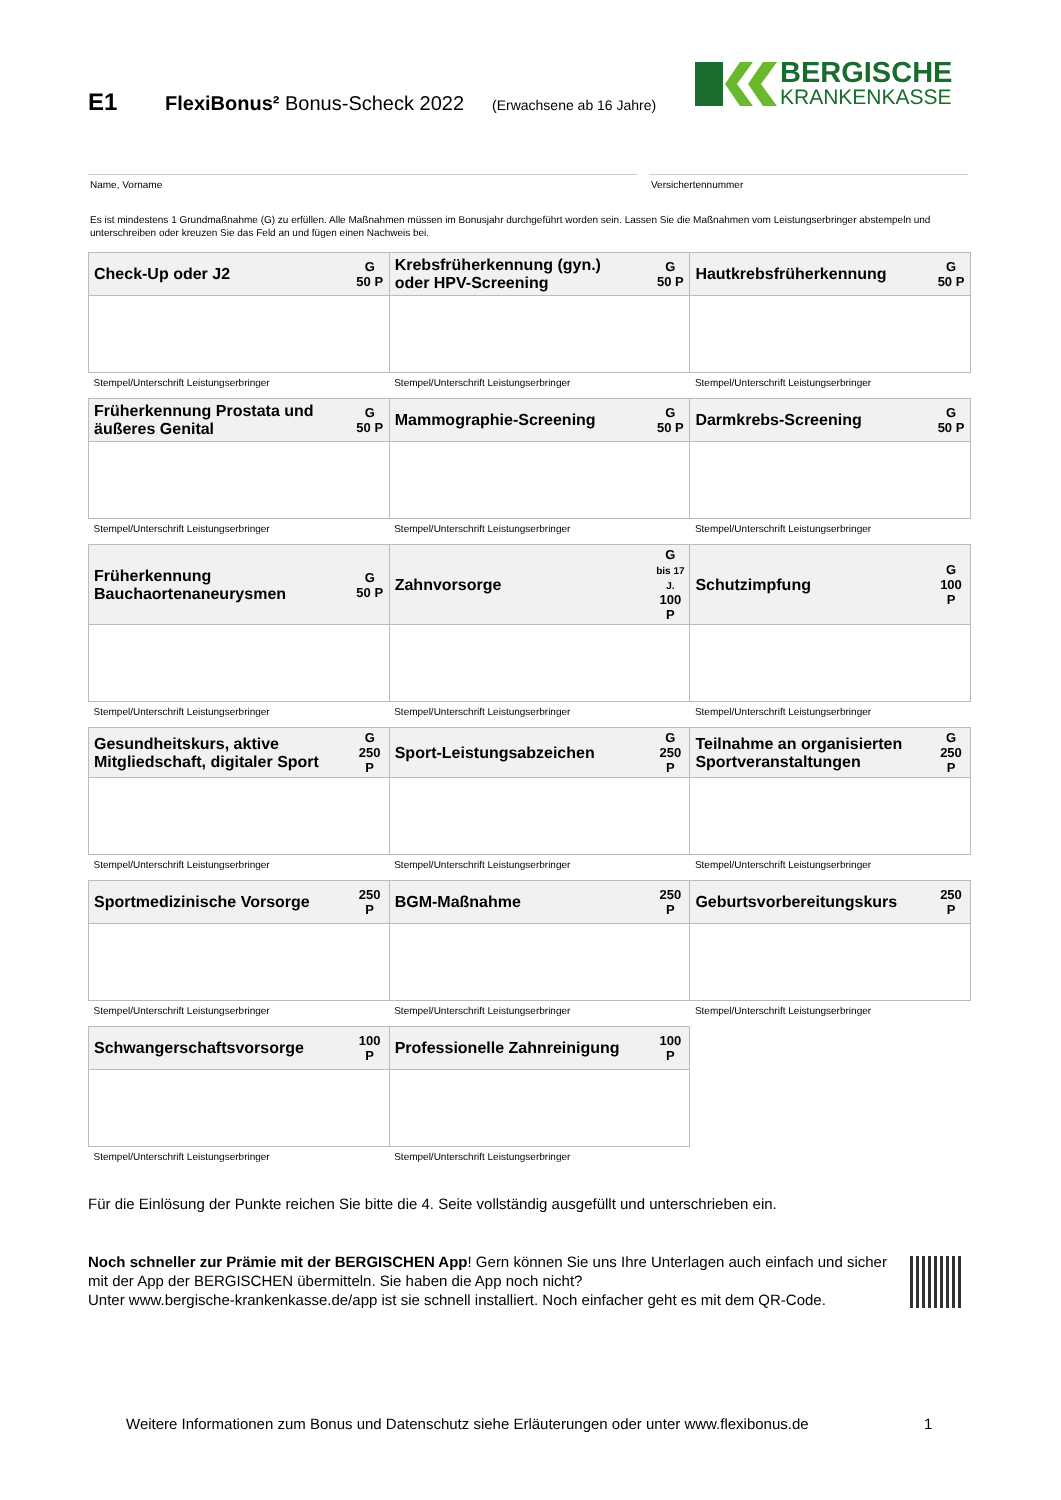E1 FlexiBonus² Bonus-Scheck 2022 (Erwachsene ab 16 Jahre)
BERGISCHE
KRANKENKASSE
Name, Vorname Versichertennummer
Es ist mindestens 1 Grundmaßnahme (G) zu erfüllen. Alle Maßnahmen müssen im Bonusjahr durchgeführt worden sein. Lassen Sie die Maßnahmen vom Leistungserbringer abstempeln und unterschreiben oder kreuzen Sie das Feld an und fügen einen Nachweis bei.
| Check-Up oder J2 | G 50 P | Krebsfrüherkennung (gyn.) oder HPV-Screening | G 50 P | Hautkrebsfrüherkennung | G 50 P |
| Stempel/Unterschrift Leistungserbringer | | Stempel/Unterschrift Leistungserbringer | | Stempel/Unterschrift Leistungserbringer | |
| Früherkennung Prostata und äußeres Genital | G 50 P | Mammographie-Screening | G 50 P | Darmkrebs-Screening | G 50 P |
| Stempel/Unterschrift Leistungserbringer | | Stempel/Unterschrift Leistungserbringer | | Stempel/Unterschrift Leistungserbringer | |
| Früherkennung Bauchaortenaneurysmen | G 50 P | Zahnvorsorge | G bis 17 J. 100 P | Schutzimpfung | G 100 P |
| Stempel/Unterschrift Leistungserbringer | | Stempel/Unterschrift Leistungserbringer | | Stempel/Unterschrift Leistungserbringer | |
| Gesundheitskurs, aktive Mitgliedschaft, digitaler Sport | G 250 P | Sport-Leistungsabzeichen | G 250 P | Teilnahme an organisierten Sportveranstaltungen | G 250 P |
| Stempel/Unterschrift Leistungserbringer | | Stempel/Unterschrift Leistungserbringer | | Stempel/Unterschrift Leistungserbringer | |
| Sportmedizinische Vorsorge | 250 P | BGM-Maßnahme | 250 P | Geburtsvorbereitungskurs | 250 P |
| Stempel/Unterschrift Leistungserbringer | | Stempel/Unterschrift Leistungserbringer | | Stempel/Unterschrift Leistungserbringer | |
| Schwangerschaftsvorsorge | 100 P | Professionelle Zahnreinigung | 100 P | | |
| Stempel/Unterschrift Leistungserbringer | | Stempel/Unterschrift Leistungserbringer | | | |
Für die Einlösung der Punkte reichen Sie bitte die 4. Seite vollständig ausgefüllt und unterschrieben ein.
Noch schneller zur Prämie mit der BERGISCHEN App! Gern können Sie uns Ihre Unterlagen auch einfach und sicher mit der App der BERGISCHEN übermitteln. Sie haben die App noch nicht?
Unter www.bergische-krankenkasse.de/app ist sie schnell installiert. Noch einfacher geht es mit dem QR-Code.
Weitere Informationen zum Bonus und Datenschutz siehe Erläuterungen oder unter www.flexibonus.de
1